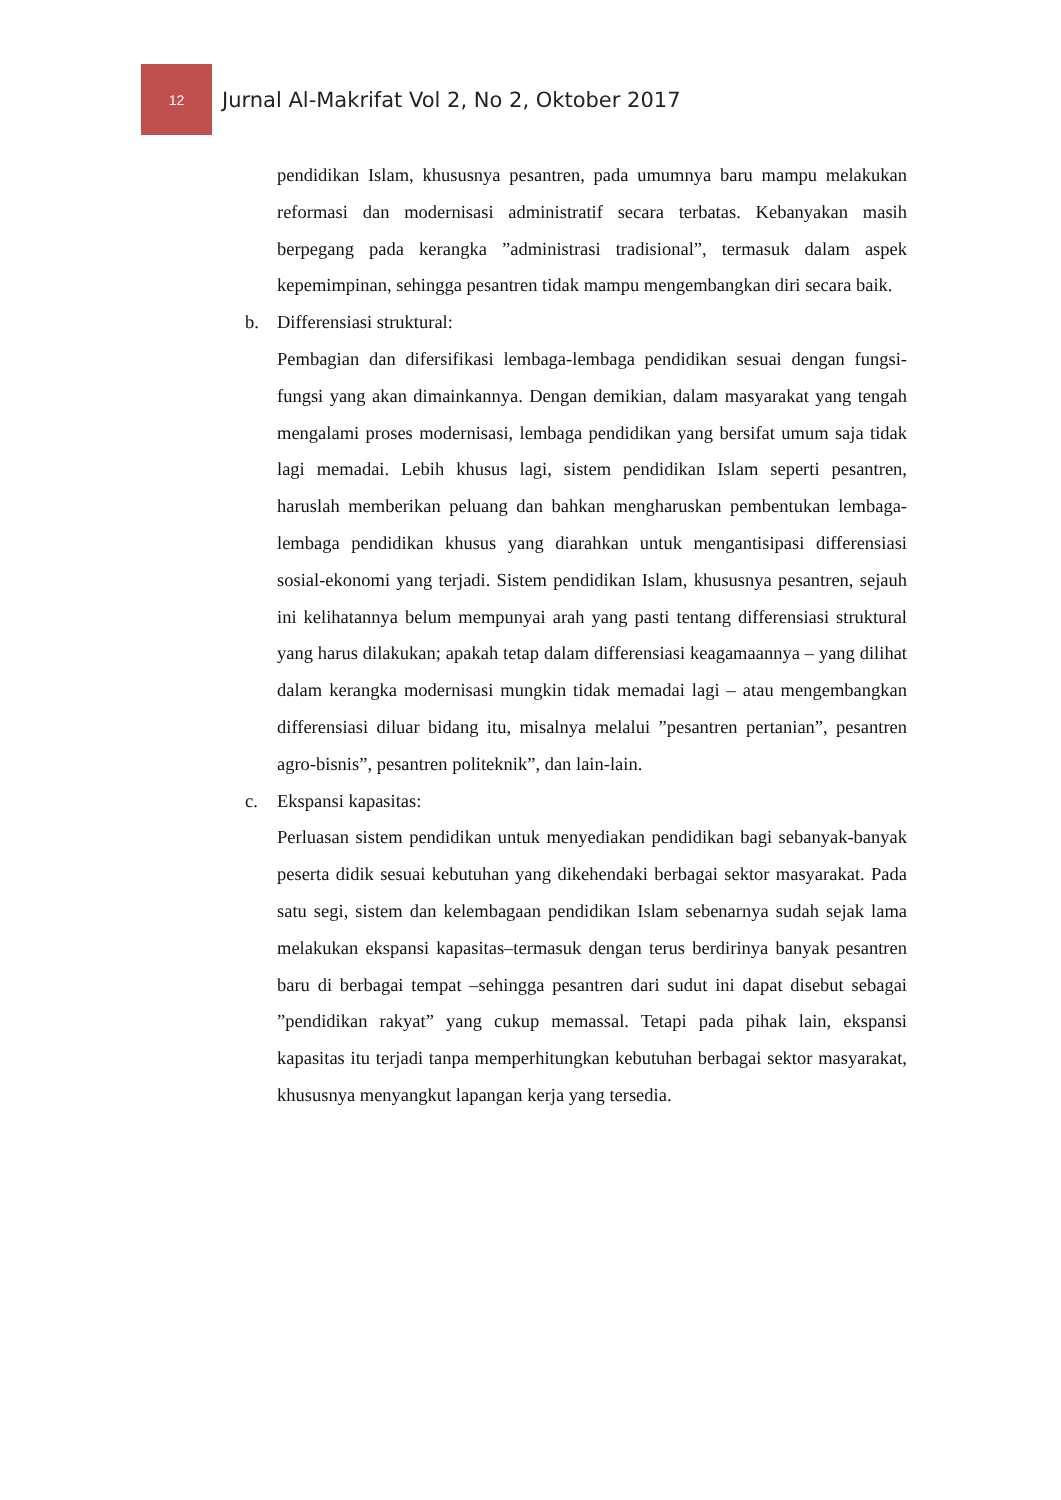12
Jurnal Al-Makrifat Vol 2, No 2, Oktober 2017
pendidikan Islam, khususnya pesantren, pada umumnya baru mampu melakukan reformasi dan modernisasi administratif secara terbatas. Kebanyakan masih berpegang pada kerangka ”administrasi tradisional”, termasuk dalam aspek kepemimpinan, sehingga pesantren tidak mampu mengembangkan diri secara baik.
b. Differensiasi struktural:
Pembagian dan difersifikasi lembaga-lembaga pendidikan sesuai dengan fungsi-fungsi yang akan dimainkannya. Dengan demikian, dalam masyarakat yang tengah mengalami proses modernisasi, lembaga pendidikan yang bersifat umum saja tidak lagi memadai. Lebih khusus lagi, sistem pendidikan Islam seperti pesantren, haruslah memberikan peluang dan bahkan mengharuskan pembentukan lembaga-lembaga pendidikan khusus yang diarahkan untuk mengantisipasi differensiasi sosial-ekonomi yang terjadi. Sistem pendidikan Islam, khususnya pesantren, sejauh ini kelihatannya belum mempunyai arah yang pasti tentang differensiasi struktural yang harus dilakukan; apakah tetap dalam differensiasi keagamaannya – yang dilihat dalam kerangka modernisasi mungkin tidak memadai lagi – atau mengembangkan differensiasi diluar bidang itu, misalnya melalui ”pesantren pertanian”, pesantren agro-bisnis”, pesantren politeknik”, dan lain-lain.
c. Ekspansi kapasitas:
Perluasan sistem pendidikan untuk menyediakan pendidikan bagi sebanyak-banyak peserta didik sesuai kebutuhan yang dikehendaki berbagai sektor masyarakat. Pada satu segi, sistem dan kelembagaan pendidikan Islam sebenarnya sudah sejak lama melakukan ekspansi kapasitas–termasuk dengan terus berdirinya banyak pesantren baru di berbagai tempat –sehingga pesantren dari sudut ini dapat disebut sebagai ”pendidikan rakyat” yang cukup memassal. Tetapi pada pihak lain, ekspansi kapasitas itu terjadi tanpa memperhitungkan kebutuhan berbagai sektor masyarakat, khususnya menyangkut lapangan kerja yang tersedia.